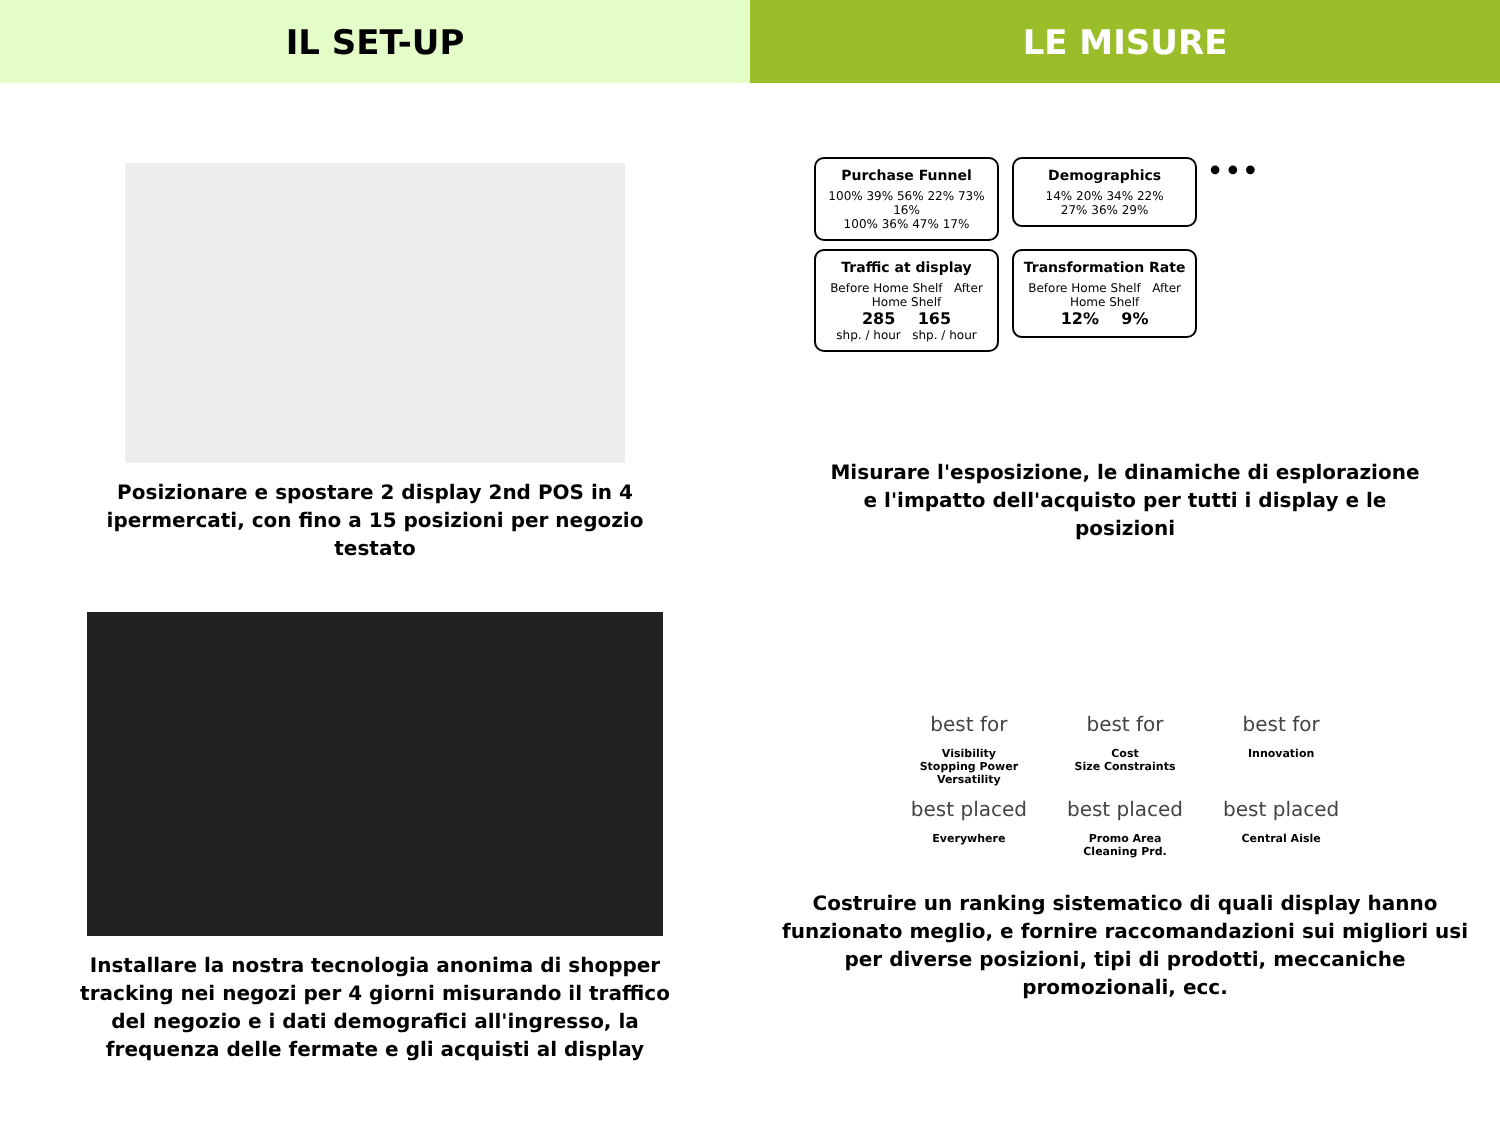IL SET-UP LE MISURE
Posizionare e spostare 2 display 2nd POS in 4 ipermercati, con fino a 15 posizioni per negozio testato
Installare la nostra tecnologia anonima di shopper tracking nei negozi per 4 giorni misurando il traffico del negozio e i dati demografici all'ingresso, la frequenza delle fermate e gli acquisti al display
Purchase Funnel 100% 39% 56% 22% 73% 16%
100% 36% 47% 17%
Demographics 14% 20% 34% 22%
27% 36% 29%
•••
Traffic at display Before Home Shelf After Home Shelf
285 165
shp. / hour shp. / hour
Transformation Rate Before Home Shelf After Home Shelf
12% 9%
Misurare l'esposizione, le dinamiche di esplorazione e l'impatto dell'acquisto per tutti i display e le posizioni
best for
Visibility
Stopping Power
Versatility
best placed
Everywhere
best for
Cost
Size Constraints
best placed
Promo Area
Cleaning Prd.
best for
Innovation
best placed
Central Aisle
Costruire un ranking sistematico di quali display hanno funzionato meglio, e fornire raccomandazioni sui migliori usi per diverse posizioni, tipi di prodotti, meccaniche promozionali, ecc.